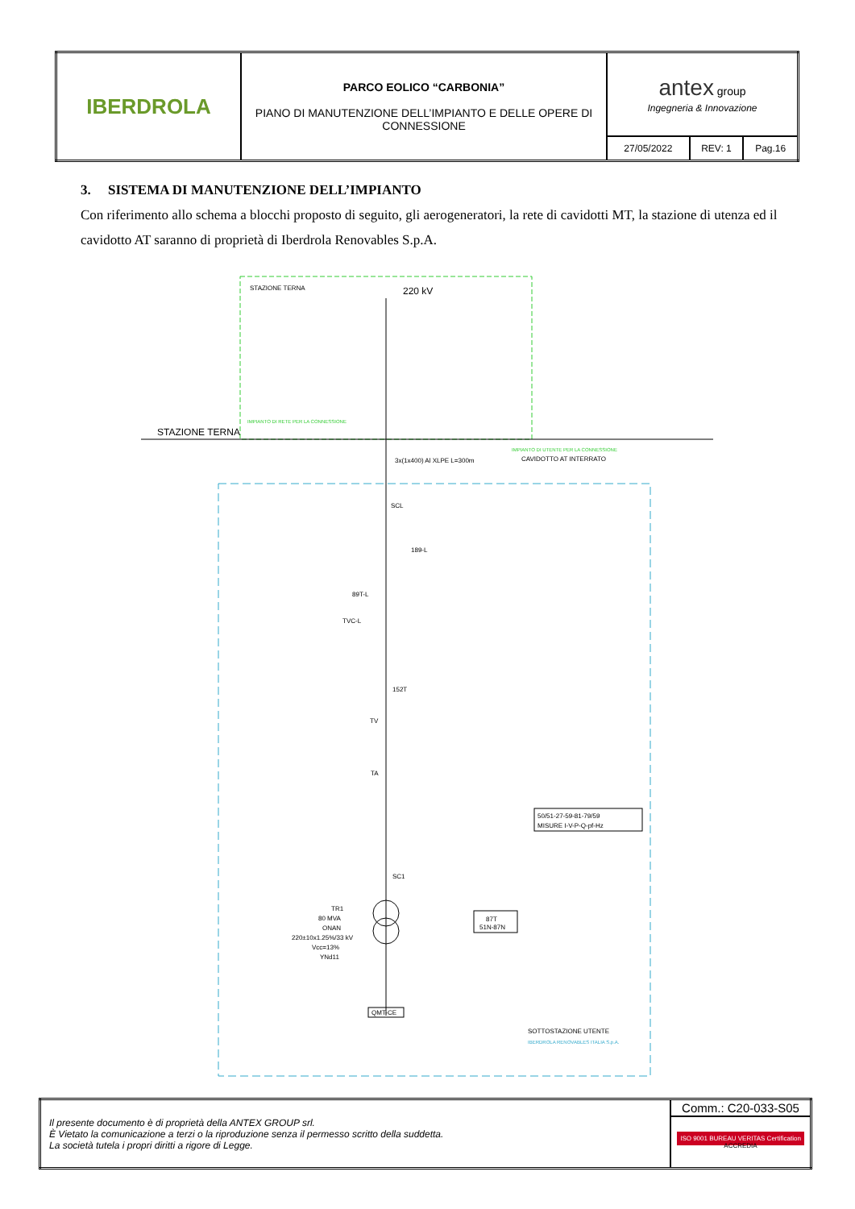| IBERDROLA | PARCO EOLICO “CARBONIA” PIANO DI MANUTENZIONE DELL’IMPIANTO E DELLE OPERE DI CONNESSIONE | antex group Ingegneria & Innovazione | | |
| | | 27/05/2022 | REV: 1 | Pag.16 |
3. SISTEMA DI MANUTENZIONE DELL’IMPIANTO
Con riferimento allo schema a blocchi proposto di seguito, gli aerogeneratori, la rete di cavidotti MT, la stazione di utenza ed il cavidotto AT saranno di proprietà di Iberdrola Renovables S.p.A.
STAZIONE TERNA
220 kV
STAZIONE TERNA
IMPIANTO DI RETE PER LA CONNESSIONE
IMPIANTO DI UTENTE PER LA CONNESSIONE
CAVIDOTTO AT INTERRATO
3x(1x400) Al XLPE L=300m
SCL
189-L
89T-L
TVC-L
152T
TV
TA
50/51-27-59-81-79/59
MISURE I-V-P-Q-pf-Hz
SC1
TR1
80 MVA
ONAN
220±10x1.25%/33 kV
Vcc=13%
YNd11
87T
51N-87N
QMT-CE
SOTTOSTAZIONE UTENTE
IBERDROLA RENOVABLES ITALIA S.p.A.
| Il presente documento è di proprietà della ANTEX GROUP srl. È Vietato la comunicazione a terzi o la riproduzione senza il permesso scritto della suddetta. La società tutela i propri diritti a rigore di Legge. | Comm.: C20-033-S05 |
| | ISO 9001 BUREAU VERITAS Certification ACCREDIA |